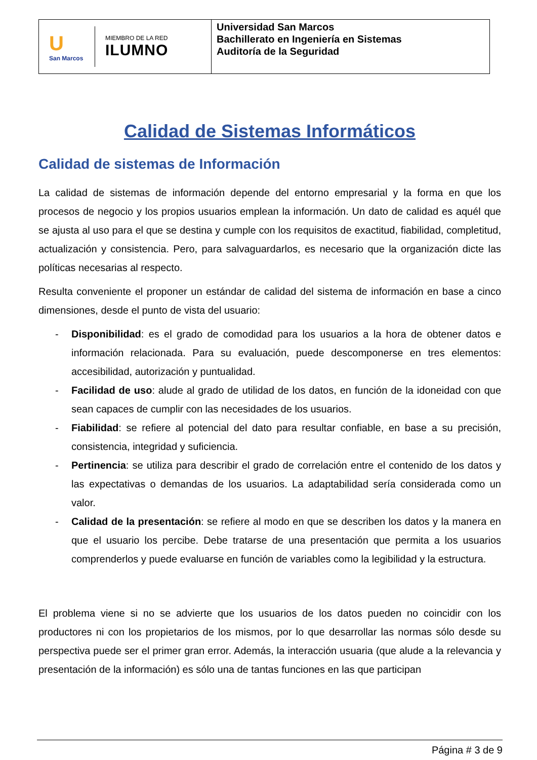U
San Marcos
MIEMBRO DE LA RED
ILUMNO
Universidad San Marcos
Bachillerato en Ingeniería en Sistemas
Auditoría de la Seguridad
Calidad de Sistemas Informáticos
Calidad de sistemas de Información
La calidad de sistemas de información depende del entorno empresarial y la forma en que los procesos de negocio y los propios usuarios emplean la información. Un dato de calidad es aquél que se ajusta al uso para el que se destina y cumple con los requisitos de exactitud, fiabilidad, completitud, actualización y consistencia. Pero, para salvaguardarlos, es necesario que la organización dicte las políticas necesarias al respecto.
Resulta conveniente el proponer un estándar de calidad del sistema de información en base a cinco dimensiones, desde el punto de vista del usuario:
- Disponibilidad: es el grado de comodidad para los usuarios a la hora de obtener datos e información relacionada. Para su evaluación, puede descomponerse en tres elementos: accesibilidad, autorización y puntualidad.
- Facilidad de uso: alude al grado de utilidad de los datos, en función de la idoneidad con que sean capaces de cumplir con las necesidades de los usuarios.
- Fiabilidad: se refiere al potencial del dato para resultar confiable, en base a su precisión, consistencia, integridad y suficiencia.
- Pertinencia: se utiliza para describir el grado de correlación entre el contenido de los datos y las expectativas o demandas de los usuarios. La adaptabilidad sería considerada como un valor.
- Calidad de la presentación: se refiere al modo en que se describen los datos y la manera en que el usuario los percibe. Debe tratarse de una presentación que permita a los usuarios comprenderlos y puede evaluarse en función de variables como la legibilidad y la estructura.
El problema viene si no se advierte que los usuarios de los datos pueden no coincidir con los productores ni con los propietarios de los mismos, por lo que desarrollar las normas sólo desde su perspectiva puede ser el primer gran error. Además, la interacción usuaria (que alude a la relevancia y presentación de la información) es sólo una de tantas funciones en las que participan
Página # 3 de 9